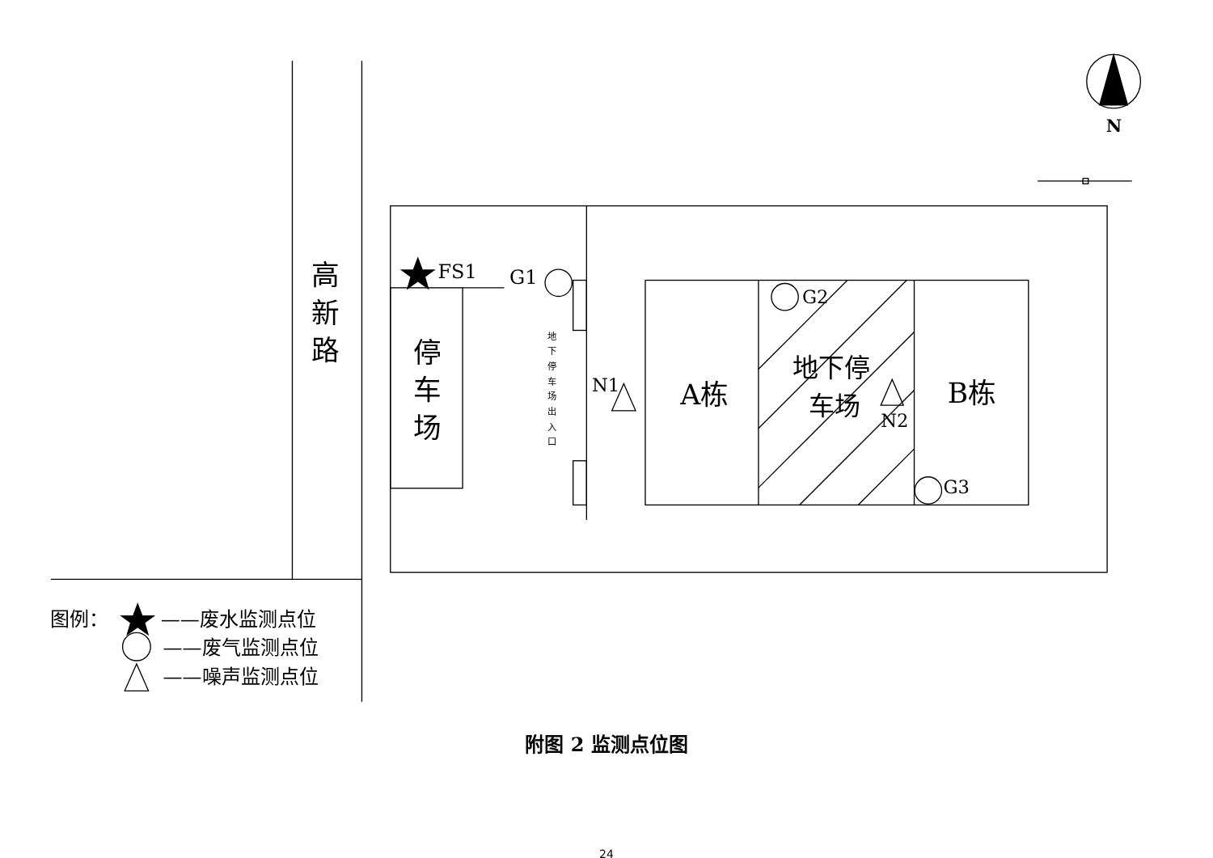高
新
路
停
车
场
FS1
G1
G2
G3
N1
N2
地
下
停
车
场
出
入
口
A栋
地下停
车场
B栋
N
图例：
——废水监测点位
——废气监测点位
——噪声监测点位
附图 2 监测点位图
24